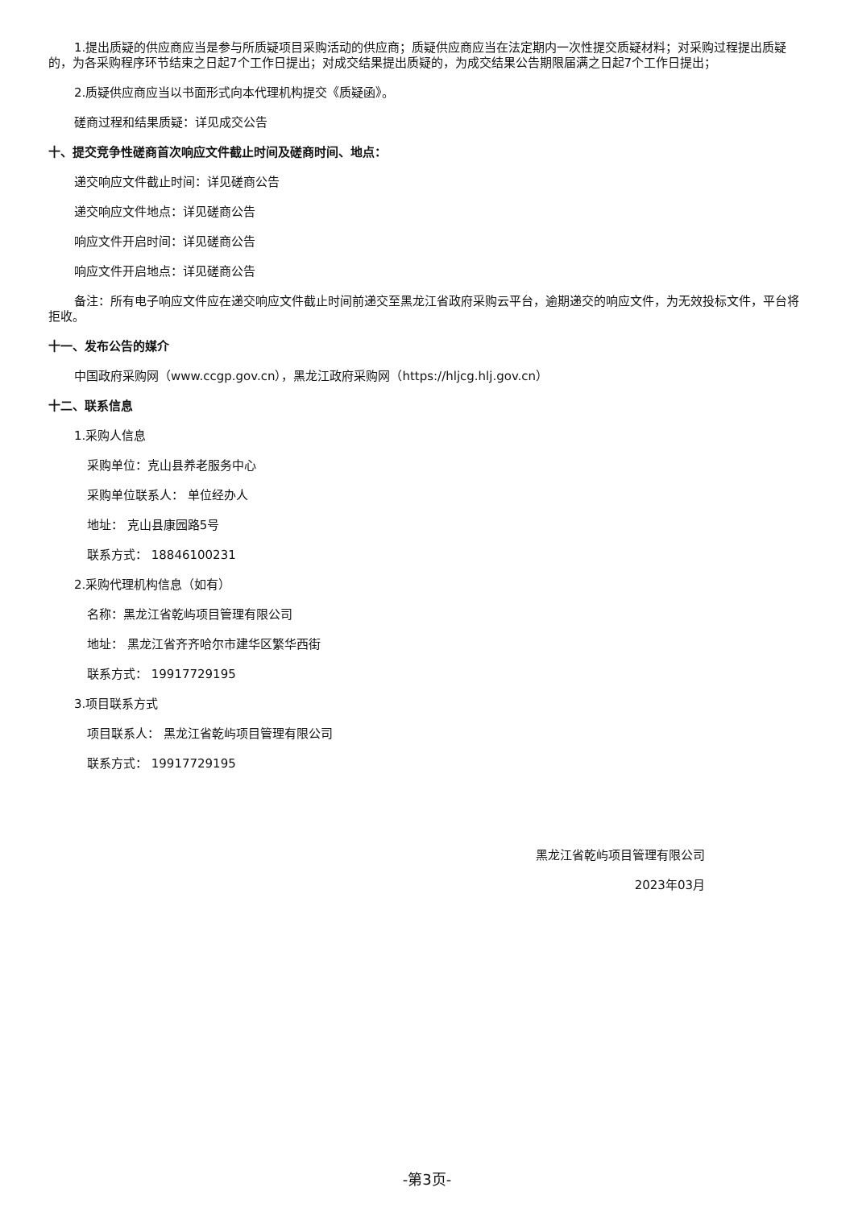1.提出质疑的供应商应当是参与所质疑项目采购活动的供应商；质疑供应商应当在法定期内一次性提交质疑材料；对采购过程提出质疑的，为各采购程序环节结束之日起7个工作日提出；对成交结果提出质疑的，为成交结果公告期限届满之日起7个工作日提出；
2.质疑供应商应当以书面形式向本代理机构提交《质疑函》。
磋商过程和结果质疑：详见成交公告
十、提交竞争性磋商首次响应文件截止时间及磋商时间、地点：
递交响应文件截止时间：详见磋商公告
递交响应文件地点：详见磋商公告
响应文件开启时间：详见磋商公告
响应文件开启地点：详见磋商公告
备注：所有电子响应文件应在递交响应文件截止时间前递交至黑龙江省政府采购云平台，逾期递交的响应文件，为无效投标文件，平台将拒收。
十一、发布公告的媒介
中国政府采购网（www.ccgp.gov.cn），黑龙江政府采购网（https://hljcg.hlj.gov.cn）
十二、联系信息
1.采购人信息
采购单位：克山县养老服务中心
采购单位联系人： 单位经办人
地址： 克山县康园路5号
联系方式： 18846100231
2.采购代理机构信息（如有）
名称：黑龙江省乾屿项目管理有限公司
地址： 黑龙江省齐齐哈尔市建华区繁华西街
联系方式： 19917729195
3.项目联系方式
项目联系人： 黑龙江省乾屿项目管理有限公司
联系方式： 19917729195
黑龙江省乾屿项目管理有限公司
2023年03月
-第3页-